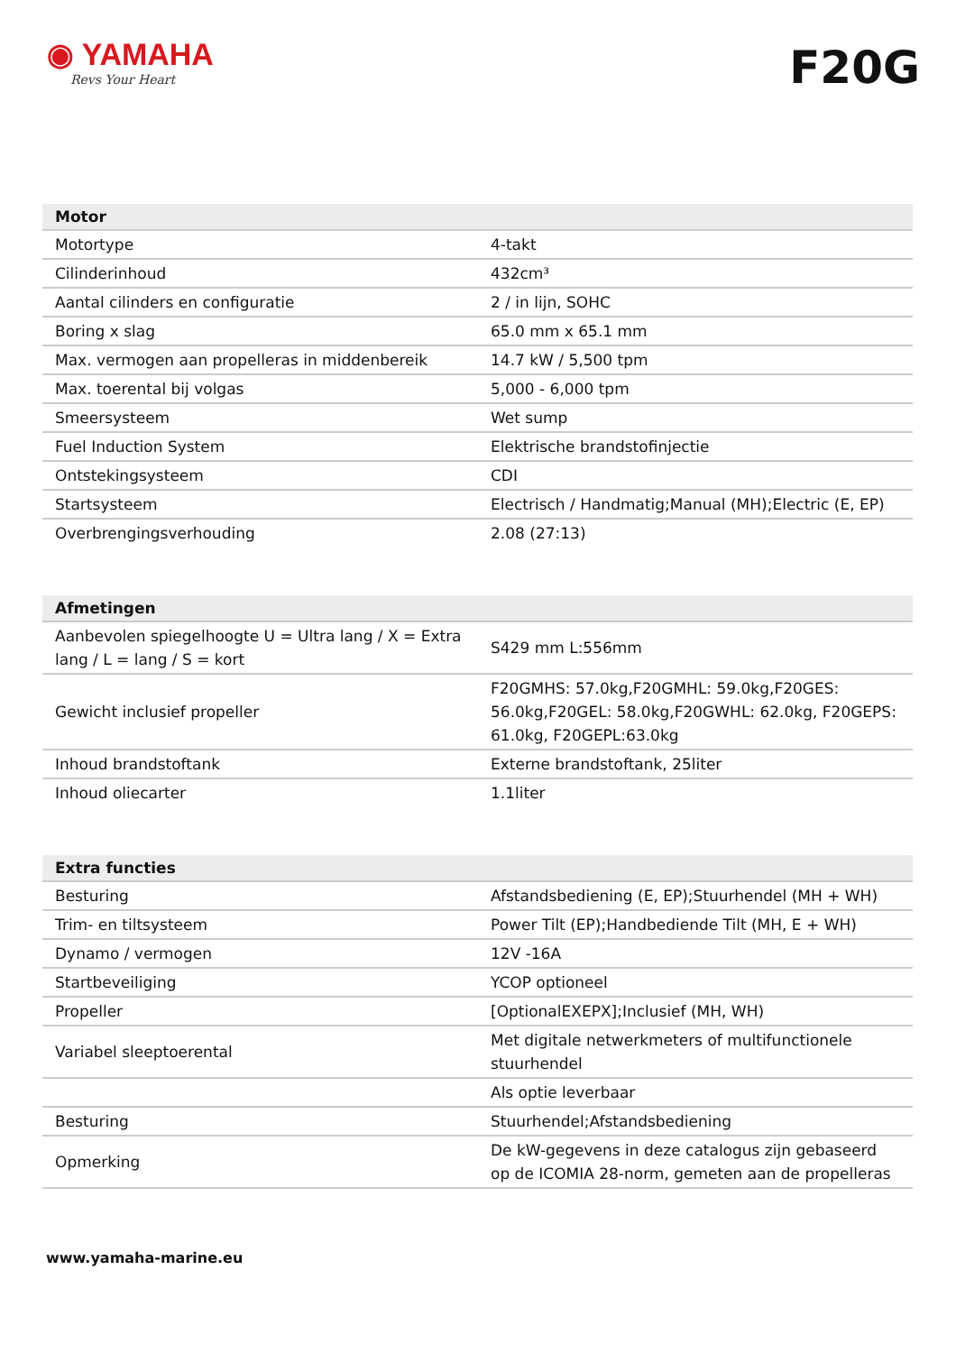◉ YAMAHA
Revs Your Heart
F20G
| Motor | |
| --- | --- |
| Motortype | 4-takt |
| Cilinderinhoud | 432cm³ |
| Aantal cilinders en configuratie | 2 / in lijn, SOHC |
| Boring x slag | 65.0 mm x 65.1 mm |
| Max. vermogen aan propelleras in middenbereik | 14.7 kW / 5,500 tpm |
| Max. toerental bij volgas | 5,000 - 6,000 tpm |
| Smeersysteem | Wet sump |
| Fuel Induction System | Elektrische brandstofinjectie |
| Ontstekingsysteem | CDI |
| Startsysteem | Electrisch / Handmatig;Manual (MH);Electric (E, EP) |
| Overbrengingsverhouding | 2.08 (27:13) |
| Afmetingen | |
| --- | --- |
| Aanbevolen spiegelhoogte U = Ultra lang / X = Extra lang / L = lang / S = kort | S429 mm L:556mm |
| Gewicht inclusief propeller | F20GMHS: 57.0kg,F20GMHL: 59.0kg,F20GES: 56.0kg,F20GEL: 58.0kg,F20GWHL: 62.0kg, F20GEPS: 61.0kg, F20GEPL:63.0kg |
| Inhoud brandstoftank | Externe brandstoftank, 25liter |
| Inhoud oliecarter | 1.1liter |
| Extra functies | |
| --- | --- |
| Besturing | Afstandsbediening (E, EP);Stuurhendel (MH + WH) |
| Trim- en tiltsysteem | Power Tilt (EP);Handbediende Tilt (MH, E + WH) |
| Dynamo / vermogen | 12V -16A |
| Startbeveiliging | YCOP optioneel |
| Propeller | [OptionalEXEPX];Inclusief (MH, WH) |
| Variabel sleeptoerental | Met digitale netwerkmeters of multifunctionele stuurhendel |
| | Als optie leverbaar |
| Besturing | Stuurhendel;Afstandsbediening |
| Opmerking | De kW-gegevens in deze catalogus zijn gebaseerd op de ICOMIA 28-norm, gemeten aan de propelleras |
www.yamaha-marine.eu